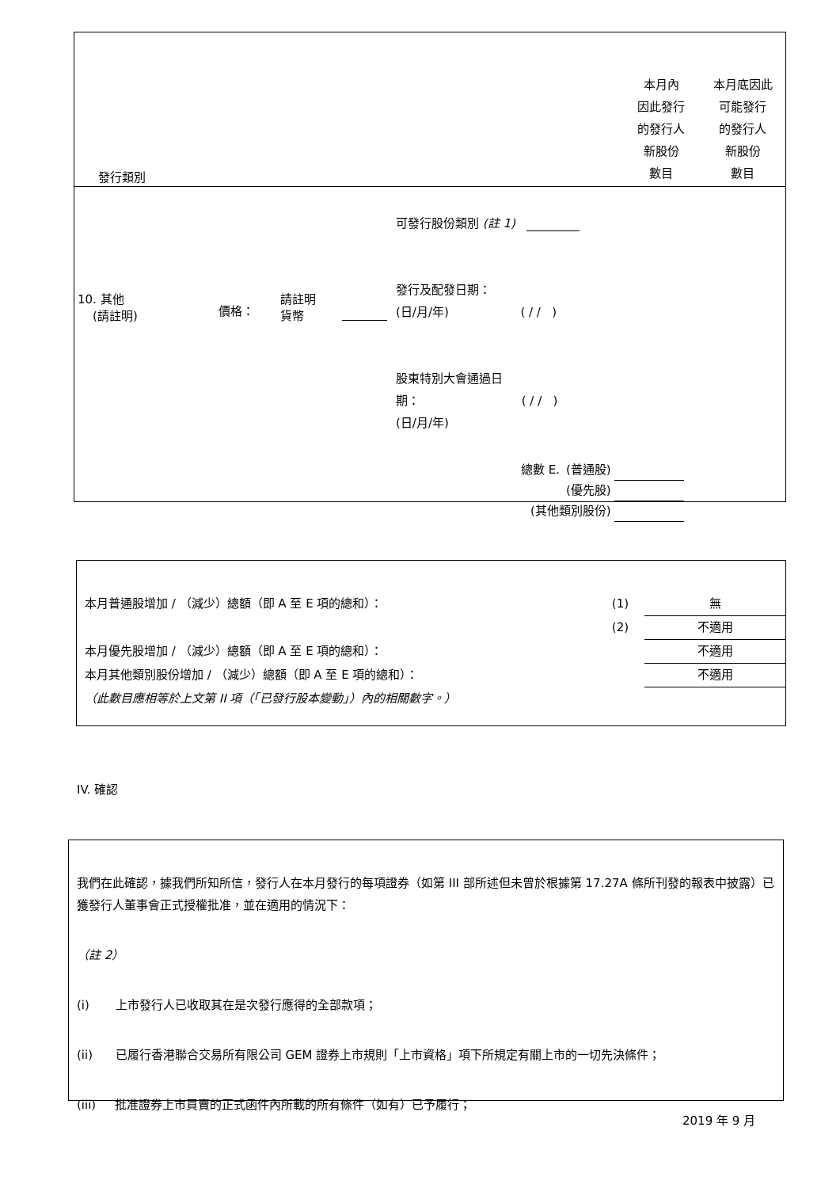| 發行類別 | 本月內 因此發行 的發行人 新股份 數目 | 本月底因此 可能發行 的發行人 新股份 數目 |
| --- | --- | --- |
| 10. 其他 (請註明) | 價格： | 請註明 貨幣 | | 可發行股份類別 (註 1) 發行及配發日期： (日/月/年) ( / / ) 股東特別大會通過日 期： ( / / ) (日/月/年) |
| 總數 E. | (普通股) | |
| | (優先股) | |
| (其他類別股份) | | |
| 本月普通股增加 / （減少）總額（即 A 至 E 項的總和）： | (1) | 無 |
| | (2) | 不適用 |
| 本月優先股增加 / （減少）總額（即 A 至 E 項的總和）： | | 不適用 |
| 本月其他類別股份增加 / （減少）總額（即 A 至 E 項的總和）： | | 不適用 |
| （此數目應相等於上文第 II 項（「已發行股本變動」）內的相關數字。） | | |
IV. 確認
我們在此確認，據我們所知所信，發行人在本月發行的每項證券（如第 III 部所述但未曾於根據第 17.27A 條所刊發的報表中披露）已獲發行人董事會正式授權批准，並在適用的情況下：
（註 2）
(i) 上市發行人已收取其在是次發行應得的全部款項；
(ii) 已履行香港聯合交易所有限公司 GEM 證券上市規則「上市資格」項下所規定有關上市的一切先決條件；
(iii) 批准證券上市買賣的正式函件內所載的所有條件（如有）已予履行；
2019 年 9 月